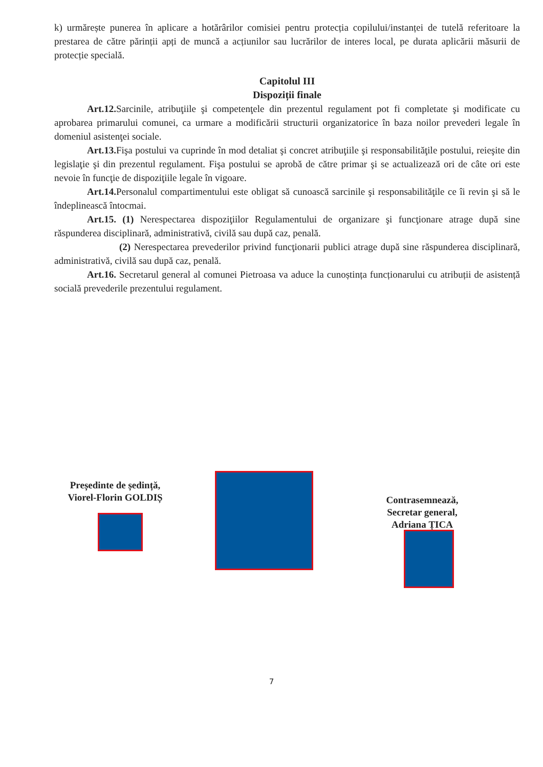k) urmărește punerea în aplicare a hotărârilor comisiei pentru protecția copilului/instanței de tutelă referitoare la prestarea de către părinții apți de muncă a acțiunilor sau lucrărilor de interes local, pe durata aplicării măsurii de protecție specială.
Capitolul III
Dispoziții finale
Art.12. Sarcinile, atribuţiile şi competenţele din prezentul regulament pot fi completate şi modificate cu aprobarea primarului comunei, ca urmare a modificării structurii organizatorice în baza noilor prevederi legale în domeniul asistenţei sociale.
Art.13. Fişa postului va cuprinde în mod detaliat şi concret atribuţiile şi responsabilităţile postului, reieşite din legislaţie şi din prezentul regulament. Fişa postului se aprobă de către primar şi se actualizează ori de câte ori este nevoie în funcţie de dispoziţiile legale în vigoare.
Art.14. Personalul compartimentului este obligat să cunoască sarcinile şi responsabilităţile ce îi revin şi să le îndeplinească întocmai.
Art.15. (1) Nerespectarea dispoziţiilor Regulamentului de organizare şi funcţionare atrage după sine răspunderea disciplinară, administrativă, civilă sau după caz, penală.
(2) Nerespectarea prevederilor privind funcţionarii publici atrage după sine răspunderea disciplinară, administrativă, civilă sau după caz, penală.
Art.16. Secretarul general al comunei Pietroasa va aduce la cunoștința funcționarului cu atribuții de asistență socială prevederile prezentului regulament.
Președinte de ședință,
Viorel-Florin GOLDIȘ
Contrasemnează,
Secretar general,
Adriana ȚICA
7